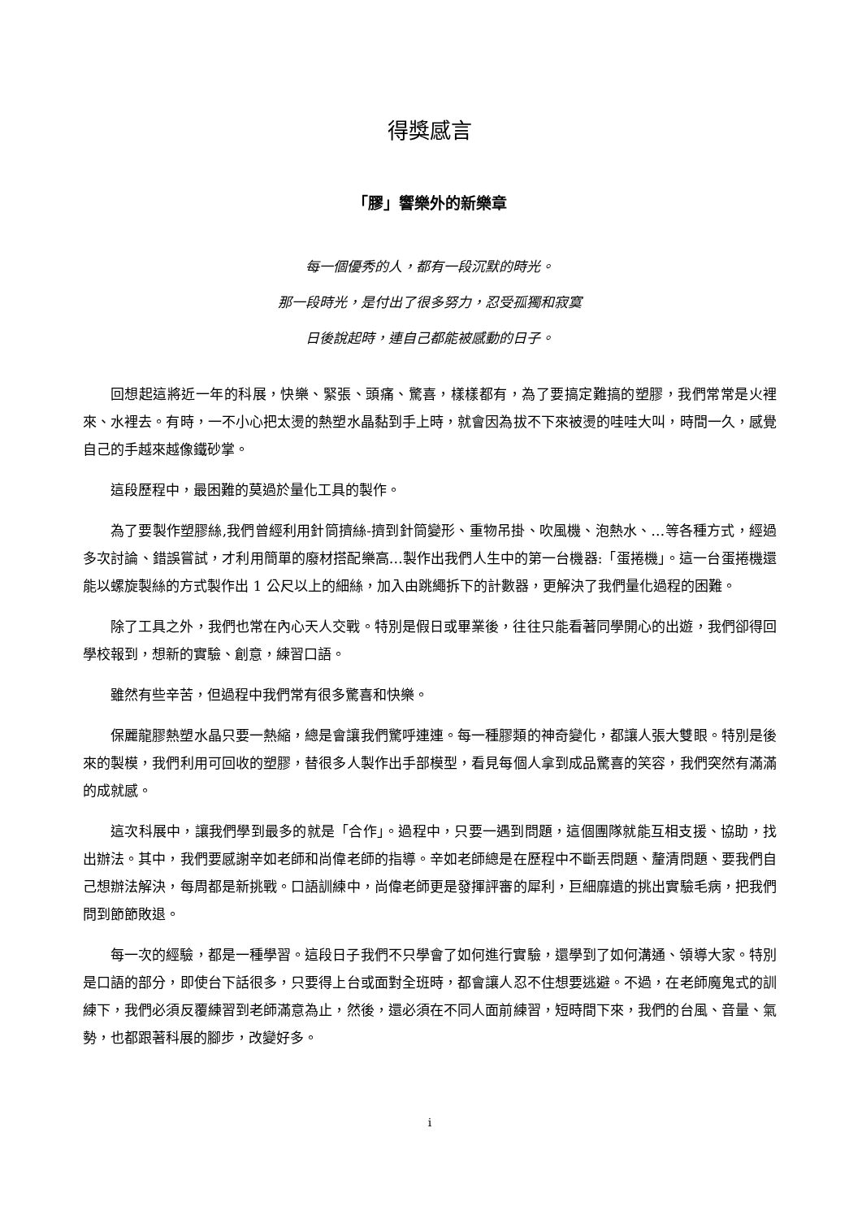得獎感言
「膠」響樂外的新樂章
每一個優秀的人，都有一段沉默的時光。
那一段時光，是付出了很多努力，忍受孤獨和寂寞
日後說起時，連自己都能被感動的日子。
回想起這將近一年的科展，快樂、緊張、頭痛、驚喜，樣樣都有，為了要搞定難搞的塑膠，我們常常是火裡來、水裡去。有時，一不小心把太燙的熱塑水晶黏到手上時，就會因為拔不下來被燙的哇哇大叫，時間一久，感覺自己的手越來越像鐵砂掌。
這段歷程中，最困難的莫過於量化工具的製作。
為了要製作塑膠絲,我們曾經利用針筒擠絲-擠到針筒變形、重物吊掛、吹風機、泡熱水、…等各種方式，經過多次討論、錯誤嘗試，才利用簡單的廢材搭配樂高…製作出我們人生中的第一台機器:「蛋捲機」。這一台蛋捲機還能以螺旋製絲的方式製作出 1 公尺以上的細絲，加入由跳繩拆下的計數器，更解決了我們量化過程的困難。
除了工具之外，我們也常在內心天人交戰。特別是假日或畢業後，往往只能看著同學開心的出遊，我們卻得回學校報到，想新的實驗、創意，練習口語。
雖然有些辛苦，但過程中我們常有很多驚喜和快樂。
保麗龍膠熱塑水晶只要一熱縮，總是會讓我們驚呼連連。每一種膠類的神奇變化，都讓人張大雙眼。特別是後來的製模，我們利用可回收的塑膠，替很多人製作出手部模型，看見每個人拿到成品驚喜的笑容，我們突然有滿滿的成就感。
這次科展中，讓我們學到最多的就是「合作」。過程中，只要一遇到問題，這個團隊就能互相支援、協助，找出辦法。其中，我們要感謝辛如老師和尚偉老師的指導。辛如老師總是在歷程中不斷丟問題、釐清問題、要我們自己想辦法解決，每周都是新挑戰。口語訓練中，尚偉老師更是發揮評審的犀利，巨細靡遺的挑出實驗毛病，把我們問到節節敗退。
每一次的經驗，都是一種學習。這段日子我們不只學會了如何進行實驗，還學到了如何溝通、領導大家。特別是口語的部分，即使台下話很多，只要得上台或面對全班時，都會讓人忍不住想要逃避。不過，在老師魔鬼式的訓練下，我們必須反覆練習到老師滿意為止，然後，還必須在不同人面前練習，短時間下來，我們的台風、音量、氣勢，也都跟著科展的腳步，改變好多。
i